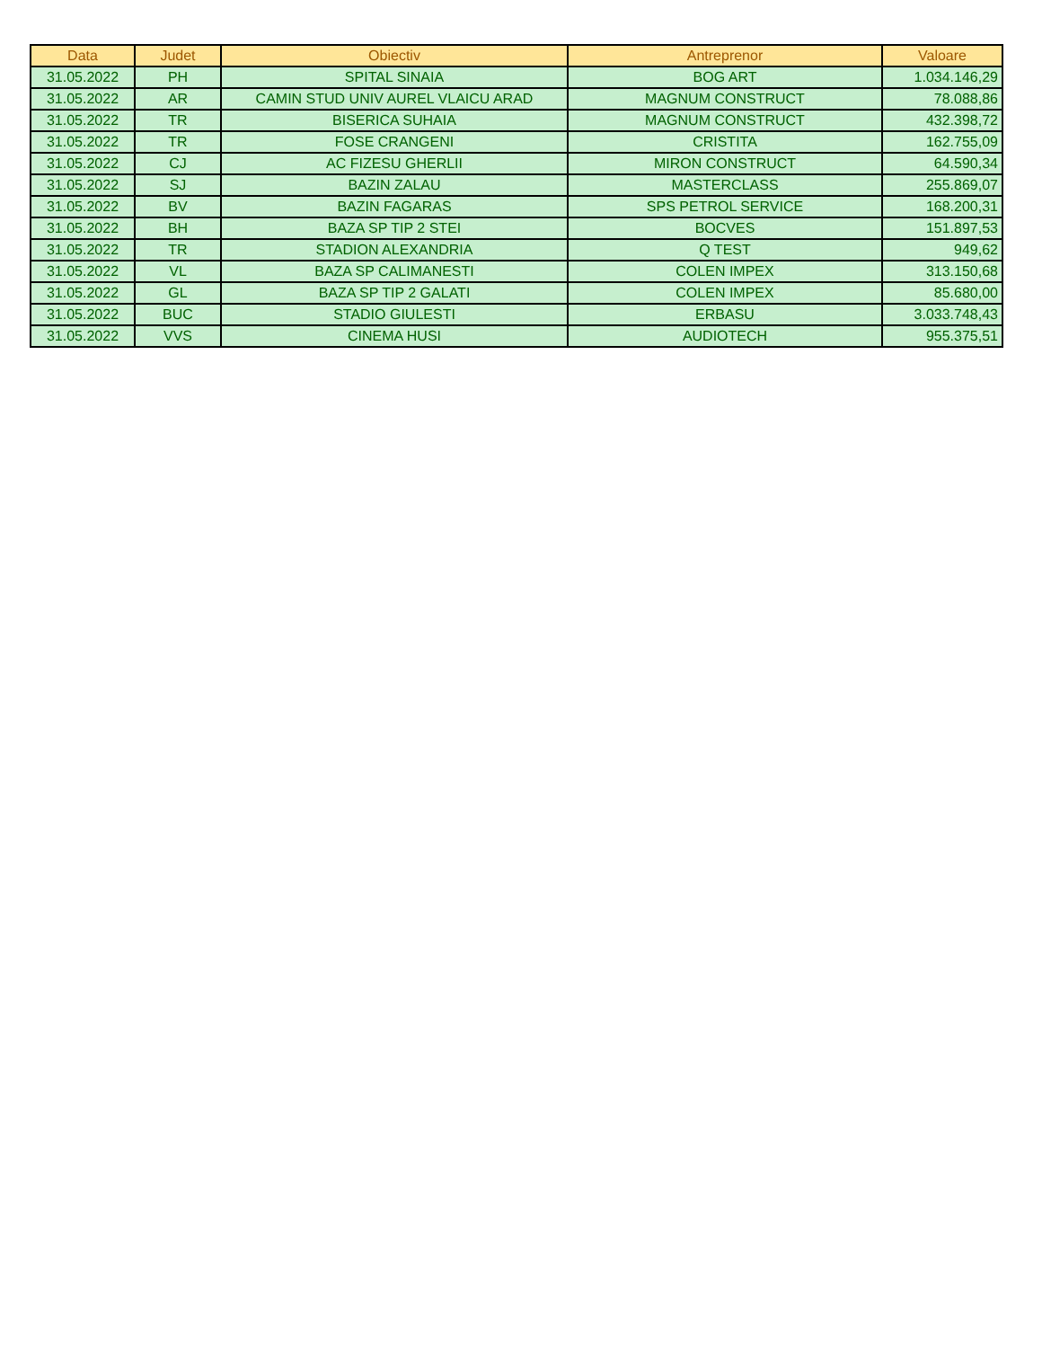| Data | Judet | Obiectiv | Antreprenor | Valoare |
| --- | --- | --- | --- | --- |
| 31.05.2022 | PH | SPITAL SINAIA | BOG ART | 1.034.146,29 |
| 31.05.2022 | AR | CAMIN STUD UNIV AUREL VLAICU ARAD | MAGNUM CONSTRUCT | 78.088,86 |
| 31.05.2022 | TR | BISERICA SUHAIA | MAGNUM CONSTRUCT | 432.398,72 |
| 31.05.2022 | TR | FOSE CRANGENI | CRISTITA | 162.755,09 |
| 31.05.2022 | CJ | AC FIZESU GHERLII | MIRON CONSTRUCT | 64.590,34 |
| 31.05.2022 | SJ | BAZIN ZALAU | MASTERCLASS | 255.869,07 |
| 31.05.2022 | BV | BAZIN FAGARAS | SPS PETROL SERVICE | 168.200,31 |
| 31.05.2022 | BH | BAZA SP TIP 2 STEI | BOCVES | 151.897,53 |
| 31.05.2022 | TR | STADION ALEXANDRIA | Q TEST | 949,62 |
| 31.05.2022 | VL | BAZA SP CALIMANESTI | COLEN IMPEX | 313.150,68 |
| 31.05.2022 | GL | BAZA SP TIP 2 GALATI | COLEN IMPEX | 85.680,00 |
| 31.05.2022 | BUC | STADIO GIULESTI | ERBASU | 3.033.748,43 |
| 31.05.2022 | VVS | CINEMA HUSI | AUDIOTECH | 955.375,51 |